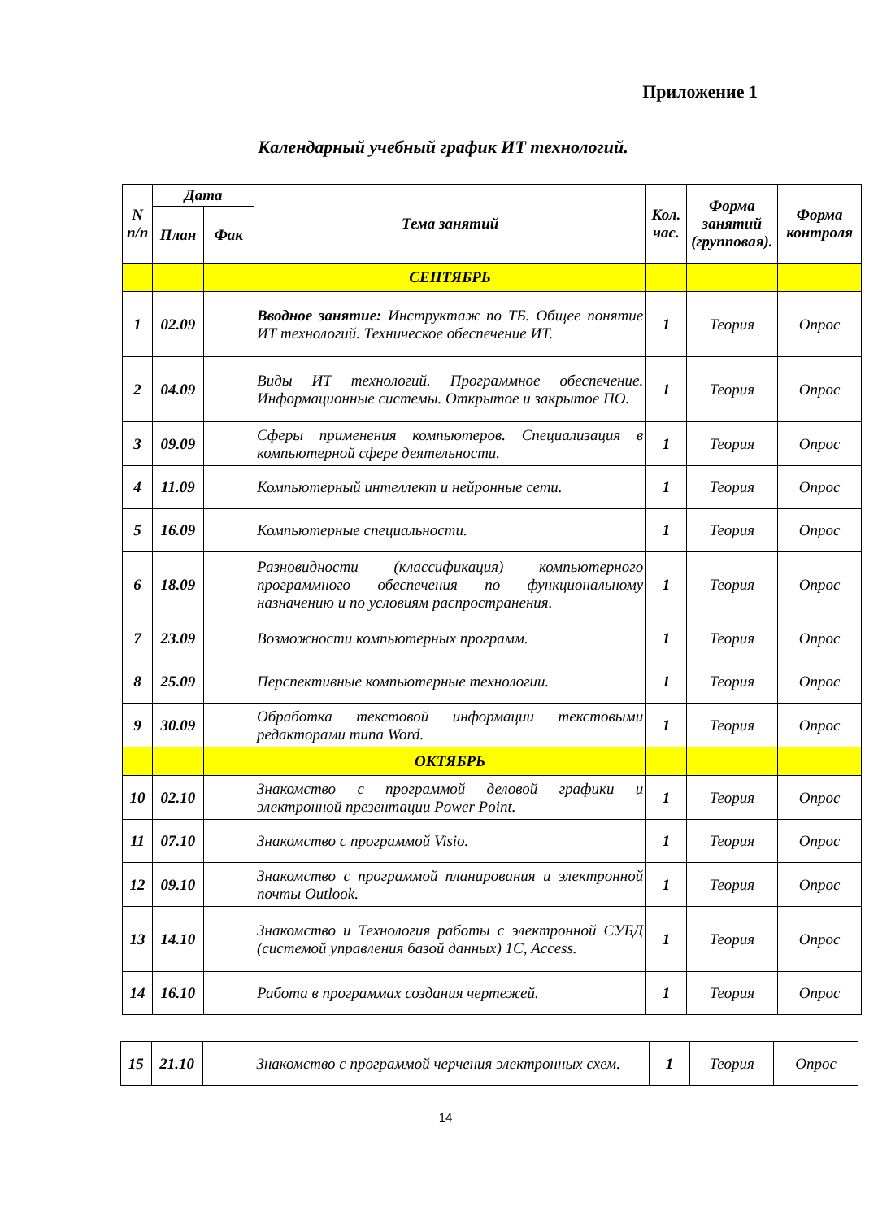Приложение 1
Календарный учебный график ИТ технологий.
| N п/п | Дата | | Тема занятий | Кол. час. | Форма занятий (групповая). | Форма контроля |
| --- | --- | --- | --- | --- | --- | --- |
| | План | Фак | | | | |
| | | | СЕНТЯБРЬ | | | |
| 1 | 02.09 | | Вводное занятие: Инструктаж по ТБ. Общее понятие ИТ технологий. Техническое обеспечение ИТ. | 1 | Теория | Опрос |
| 2 | 04.09 | | Виды ИТ технологий. Программное обеспечение. Информационные системы. Открытое и закрытое ПО. | 1 | Теория | Опрос |
| 3 | 09.09 | | Сферы применения компьютеров. Специализация в компьютерной сфере деятельности. | 1 | Теория | Опрос |
| 4 | 11.09 | | Компьютерный интеллект и нейронные сети. | 1 | Теория | Опрос |
| 5 | 16.09 | | Компьютерные специальности. | 1 | Теория | Опрос |
| 6 | 18.09 | | Разновидности (классификация) компьютерного программного обеспечения по функциональному назначению и по условиям распространения. | 1 | Теория | Опрос |
| 7 | 23.09 | | Возможности компьютерных программ. | 1 | Теория | Опрос |
| 8 | 25.09 | | Перспективные компьютерные технологии. | 1 | Теория | Опрос |
| 9 | 30.09 | | Обработка текстовой информации текстовыми редакторами типа Word. | 1 | Теория | Опрос |
| | | | ОКТЯБРЬ | | | |
| 10 | 02.10 | | Знакомство с программой деловой графики и электронной презентации Power Point. | 1 | Теория | Опрос |
| 11 | 07.10 | | Знакомство с программой Visio. | 1 | Теория | Опрос |
| 12 | 09.10 | | Знакомство с программой планирования и электронной почты Outlook. | 1 | Теория | Опрос |
| 13 | 14.10 | | Знакомство и Технология работы с электронной СУБД (системой управления базой данных) 1С, Access. | 1 | Теория | Опрос |
| 14 | 16.10 | | Работа в программах создания чертежей. | 1 | Теория | Опрос |
| 15 | 21.10 | | Знакомство с программой черчения электронных схем. | 1 | Теория | Опрос |
14